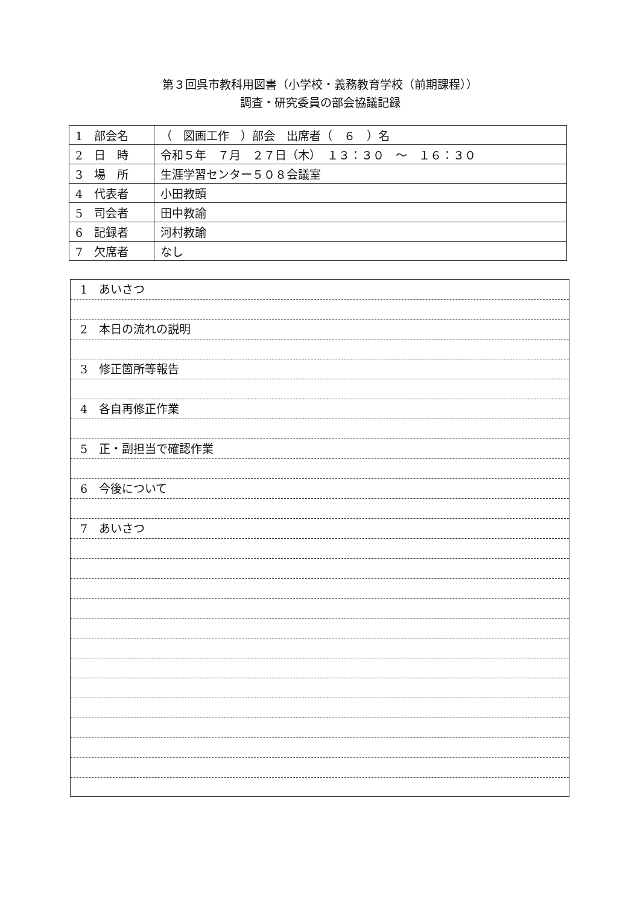第３回呉市教科用図書（小学校・義務教育学校（前期課程））
調査・研究委員の部会協議記録
| 1 部会名 | （ 図画工作 ）部会 出席者（ ６ ）名 |
| 2 日 時 | 令和５年 ７月 ２７日（木） １３：３０ ～ １６：３０ |
| 3 場 所 | 生涯学習センター５０８会議室 |
| 4 代表者 | 小田教頭 |
| 5 司会者 | 田中教諭 |
| 6 記録者 | 河村教諭 |
| 7 欠席者 | なし |
1　あいさつ
2　本日の流れの説明
3　修正箇所等報告
4　各自再修正作業
5　正・副担当で確認作業
6　今後について
7　あいさつ